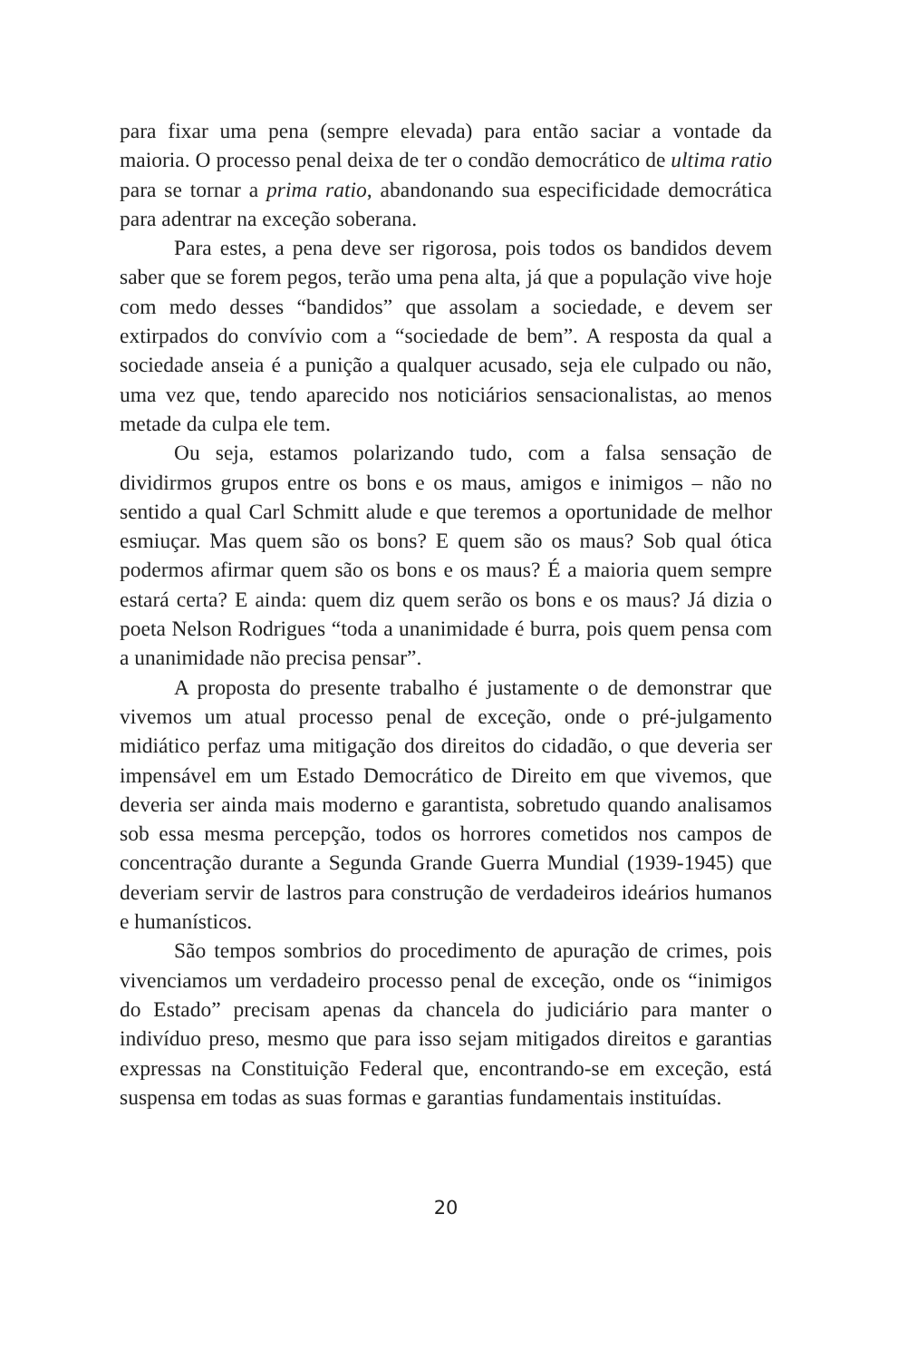para fixar uma pena (sempre elevada) para então saciar a vontade da maioria. O processo penal deixa de ter o condão democrático de ultima ratio para se tornar a prima ratio, abandonando sua especificidade democrática para adentrar na exceção soberana.
Para estes, a pena deve ser rigorosa, pois todos os bandidos devem saber que se forem pegos, terão uma pena alta, já que a população vive hoje com medo desses “bandidos” que assolam a sociedade, e devem ser extirpados do convívio com a “sociedade de bem”. A resposta da qual a sociedade anseia é a punição a qualquer acusado, seja ele culpado ou não, uma vez que, tendo aparecido nos noticiários sensacionalistas, ao menos metade da culpa ele tem.
Ou seja, estamos polarizando tudo, com a falsa sensação de dividirmos grupos entre os bons e os maus, amigos e inimigos – não no sentido a qual Carl Schmitt alude e que teremos a oportunidade de melhor esmiuçar. Mas quem são os bons? E quem são os maus? Sob qual ótica podermos afirmar quem são os bons e os maus? É a maioria quem sempre estará certa? E ainda: quem diz quem serão os bons e os maus? Já dizia o poeta Nelson Rodrigues “toda a unanimidade é burra, pois quem pensa com a unanimidade não precisa pensar”.
A proposta do presente trabalho é justamente o de demonstrar que vivemos um atual processo penal de exceção, onde o pré-julgamento midiático perfaz uma mitigação dos direitos do cidadão, o que deveria ser impensável em um Estado Democrático de Direito em que vivemos, que deveria ser ainda mais moderno e garantista, sobretudo quando analisamos sob essa mesma percepção, todos os horrores cometidos nos campos de concentração durante a Segunda Grande Guerra Mundial (1939-1945) que deveriam servir de lastros para construção de verdadeiros ideários humanos e humanísticos.
São tempos sombrios do procedimento de apuração de crimes, pois vivenciamos um verdadeiro processo penal de exceção, onde os “inimigos do Estado” precisam apenas da chancela do judiciário para manter o indivíduo preso, mesmo que para isso sejam mitigados direitos e garantias expressas na Constituição Federal que, encontrando-se em exceção, está suspensa em todas as suas formas e garantias fundamentais instituídas.
20